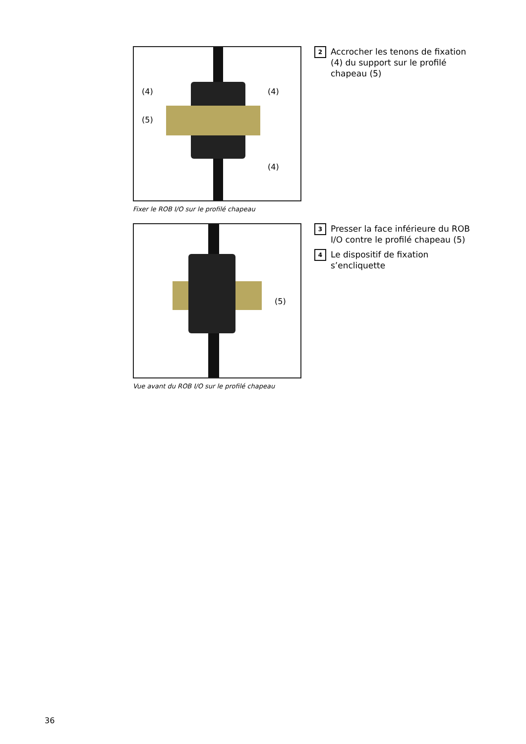(4) (4)
(5)
(4)
Fixer le ROB I/O sur le profilé chapeau
2 Accrocher les tenons de fixation (4) du support sur le profilé chapeau (5)
(5)
Vue avant du ROB I/O sur le profilé chapeau
3 Presser la face inférieure du ROB I/O contre le profilé chapeau (5)
4 Le dispositif de fixation s’encliquette
36